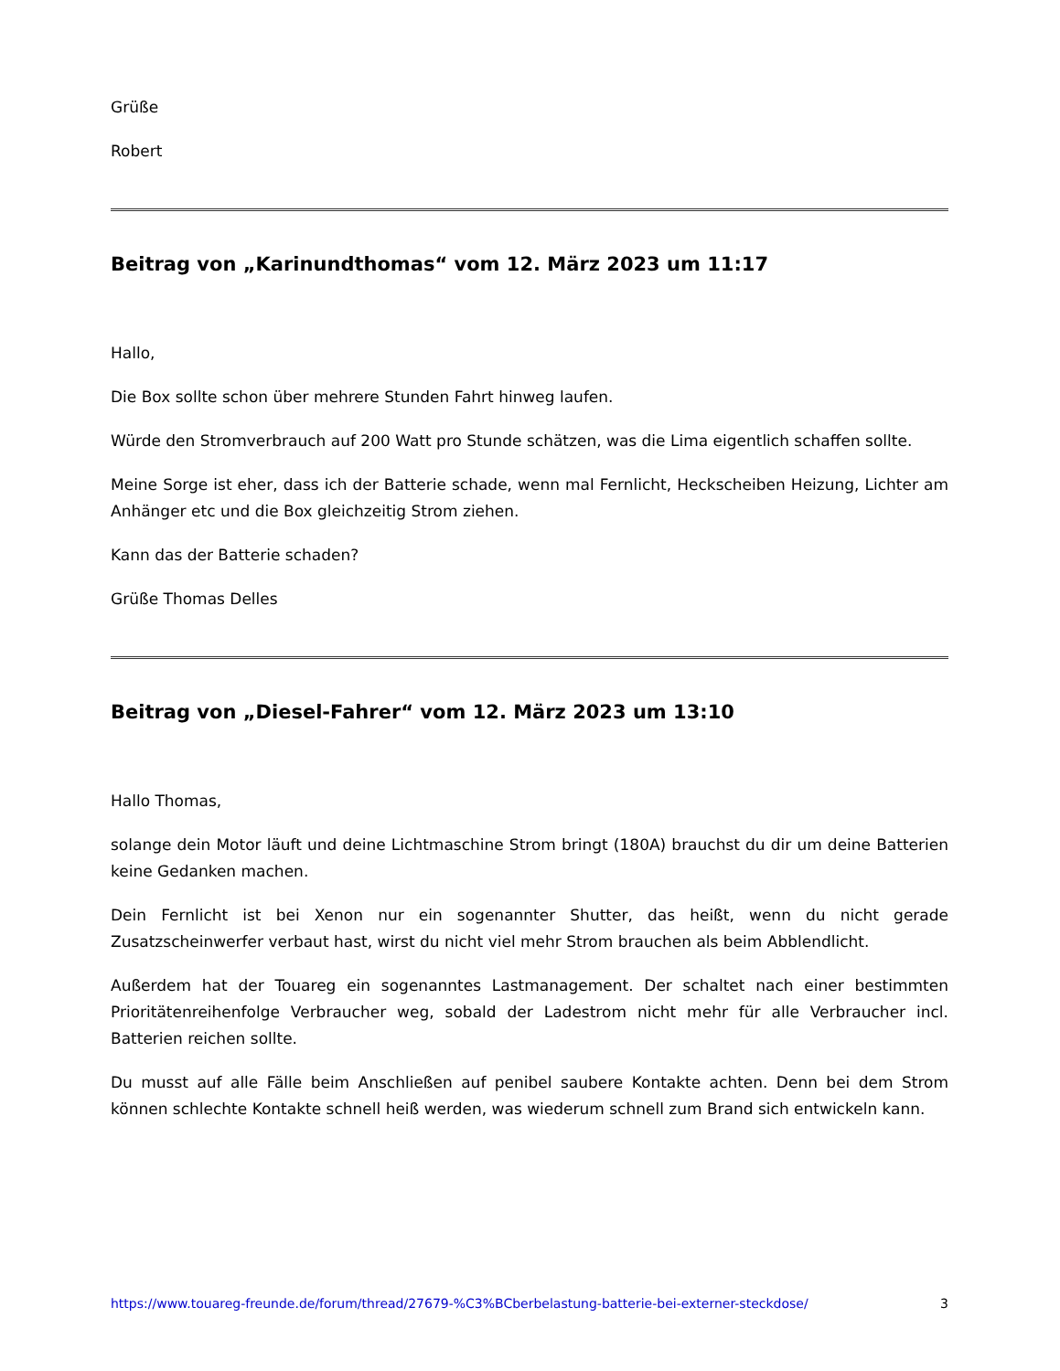Grüße
Robert
Beitrag von „Karinundthomas“ vom 12. März 2023 um 11:17
Hallo,
Die Box sollte schon über mehrere Stunden Fahrt hinweg laufen.
Würde den Stromverbrauch auf 200 Watt pro Stunde schätzen, was die Lima eigentlich schaffen sollte.
Meine Sorge ist eher, dass ich der Batterie schade, wenn mal Fernlicht, Heckscheiben Heizung, Lichter am Anhänger etc und die Box gleichzeitig Strom ziehen.
Kann das der Batterie schaden?
Grüße Thomas Delles
Beitrag von „Diesel-Fahrer“ vom 12. März 2023 um 13:10
Hallo Thomas,
solange dein Motor läuft und deine Lichtmaschine Strom bringt (180A) brauchst du dir um deine Batterien keine Gedanken machen.
Dein Fernlicht ist bei Xenon nur ein sogenannter Shutter, das heißt, wenn du nicht gerade Zusatzscheinwerfer verbaut hast, wirst du nicht viel mehr Strom brauchen als beim Abblendlicht.
Außerdem hat der Touareg ein sogenanntes Lastmanagement. Der schaltet nach einer bestimmten Prioritätenreihenfolge Verbraucher weg, sobald der Ladestrom nicht mehr für alle Verbraucher incl. Batterien reichen sollte.
Du musst auf alle Fälle beim Anschließen auf penibel saubere Kontakte achten. Denn bei dem Strom können schlechte Kontakte schnell heiß werden, was wiederum schnell zum Brand sich entwickeln kann.
https://www.touareg-freunde.de/forum/thread/27679-%C3%BCberbelastung-batterie-bei-externer-steckdose/ 3